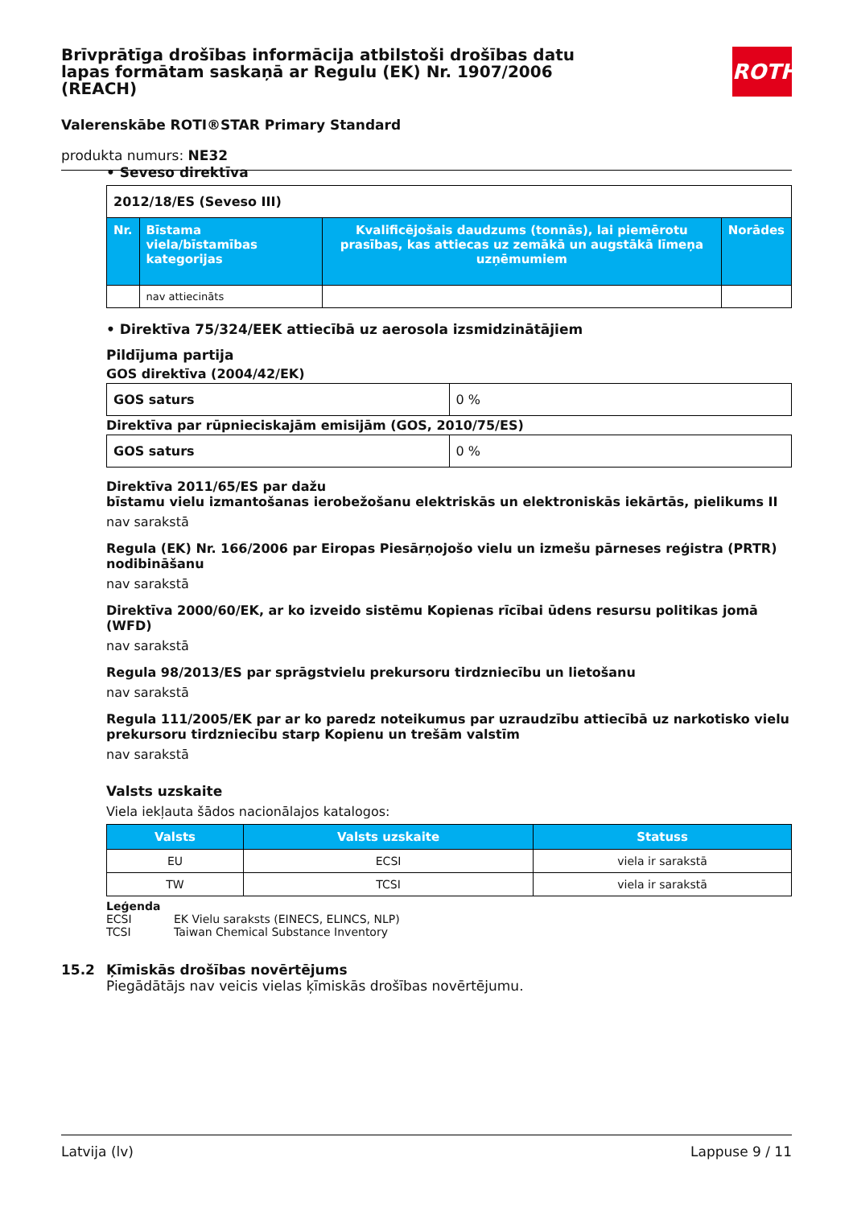Brīvprātīga drošības informācija atbilstoši drošības datu lapas formātam saskaņā ar Regulu (EK) Nr. 1907/2006 (REACH)
ROTH
Valerenskābe ROTI®STAR Primary Standard
produkta numurs: NE32
• Seveso direktīva
| 2012/18/ES (Seveso III) | | | |
| Nr. | Bīstama viela/bīstamības kategorijas | Kvalificējošais daudzums (tonnās), lai piemērotu prasības, kas attiecas uz zemākā un augstākā līmeņa uzņēmumiem | Norādes |
| | nav attiecināts | | |
• Direktīva 75/324/EEK attiecībā uz aerosola izsmidzinātājiem
Pildījuma partija
GOS direktīva (2004/42/EK)
| GOS saturs | 0 % |
Direktīva par rūpnieciskajām emisijām (GOS, 2010/75/ES)
| GOS saturs | 0 % |
Direktīva 2011/65/ES par dažu
bīstamu vielu izmantošanas ierobežošanu elektriskās un elektroniskās iekārtās, pielikums II
nav sarakstā
Regula (EK) Nr. 166/2006 par Eiropas Piesārņojošo vielu un izmešu pārneses reģistra (PRTR) nodibināšanu
nav sarakstā
Direktīva 2000/60/EK, ar ko izveido sistēmu Kopienas rīcībai ūdens resursu politikas jomā (WFD)
nav sarakstā
Regula 98/2013/ES par sprāgstvielu prekursoru tirdzniecību un lietošanu
nav sarakstā
Regula 111/2005/EK par ar ko paredz noteikumus par uzraudzību attiecībā uz narkotisko vielu prekursoru tirdzniecību starp Kopienu un trešām valstīm
nav sarakstā
Valsts uzskaite
Viela iekļauta šādos nacionālajos katalogos:
| Valsts | Valsts uzskaite | Statuss |
| --- | --- | --- |
| EU | ECSI | viela ir sarakstā |
| TW | TCSI | viela ir sarakstā |
Leģenda
ECSI EK Vielu saraksts (EINECS, ELINCS, NLP)
TCSI Taiwan Chemical Substance Inventory
15.2 Ķīmiskās drošības novērtējums
Piegādātājs nav veicis vielas ķīmiskās drošības novērtējumu.
Latvija (lv) Lappuse 9 / 11